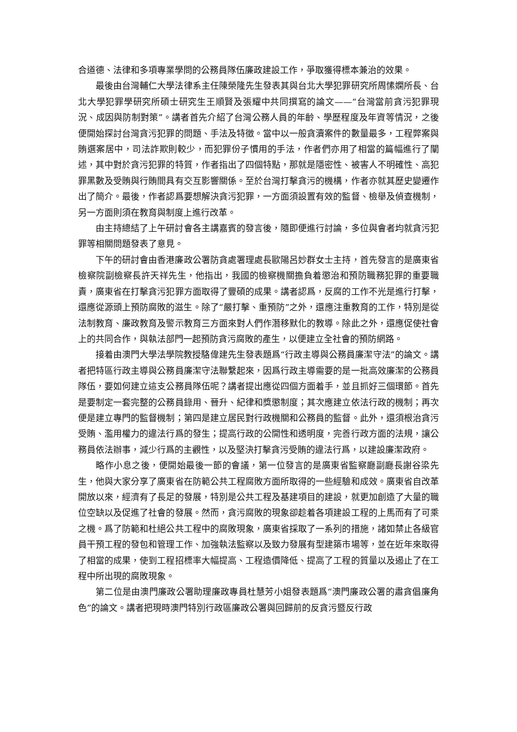合道德、法律和多項專業學問的公務員隊伍廉政建設工作，爭取獲得標本兼治的效果。
最後由台灣輔仁大學法律系主任陳榮隆先生發表其與台北大學犯罪研究所周愫嫻所長、台北大學犯罪學研究所碩士研究生王順賢及張耀中共同撰寫的論文——“台灣當前貪污犯罪現況、成因與防制對策”。講者首先介紹了台灣公務人員的年齡、學歷程度及年資等情況，之後便開始探討台灣貪污犯罪的問題、手法及特徵。當中以一般貪瀆案件的數量最多，工程弊案與賄選案居中，司法詐欺則較少，而犯罪份子慣用的手法，作者們亦用了相當的篇幅進行了闡述，其中對於貪污犯罪的特質，作者指出了四個特點，那就是隱密性、被害人不明確性、高犯罪黑數及受賄與行賄間具有交互影響關係。至於台灣打擊貪污的機構，作者亦就其歷史變遷作出了簡介。最後，作者認爲要想解決貪污犯罪，一方面須設置有效的監督、檢舉及偵查機制，另一方面則須在教育與制度上進行改革。
由主持總結了上午研討會各主講嘉賓的發言後，隨即便進行討論，多位與會者均就貪污犯罪等相關問題發表了意見。
下午的研討會由香港廉政公署防貪處署理處長歐陽呂妙群女士主持，首先發言的是廣東省檢察院副檢察長許天祥先生，他指出，我國的檢察機關擔負着懲治和預防職務犯罪的重要職責，廣東省在打擊貪污犯罪方面取得了豐碩的成果。講者認爲，反腐的工作不光是進行打擊，還應從源頭上預防腐敗的滋生。除了“嚴打擊、重預防”之外，還應注重教育的工作，特別是從法制教育、廉政教育及警示教育三方面來對人們作潛移默化的教導。除此之外，還應促使社會上的共同合作，與執法部門一起預防貪污腐敗的產生，以便建立全社會的預防網路。
接着由澳門大學法學院教授駱偉建先生發表題爲“行政主導與公務員廉潔守法”的論文。講者把特區行政主導與公務員廉潔守法聯繫起來，因爲行政主導需要的是一批高效廉潔的公務員隊伍，要如何建立這支公務員隊伍呢？講者提出應從四個方面着手，並且抓好三個環節。首先是要制定一套完整的公務員錄用、晉升、紀律和獎懲制度；其次應建立依法行政的機制；再次便是建立專門的監督機制；第四是建立居民對行政機關和公務員的監督。此外，還須根治貪污受賄、濫用權力的違法行爲的發生；提高行政的公開性和透明度，完善行政方面的法規，讓公務員依法辦事，減少行爲的主觀性，以及堅決打擊貪污受賄的違法行爲，以建設廉潔政府。
略作小息之後，便開始最後一節的會議，第一位發言的是廣東省監察廳副廳長謝谷梁先生，他與大家分享了廣東省在防範公共工程腐敗方面所取得的一些經驗和成效。廣東省自改革開放以來，經濟有了長足的發展，特別是公共工程及基建項目的建設，就更加創造了大量的職位空缺以及促進了社會的發展。然而，貪污腐敗的現象卻趁着各項建設工程的上馬而有了可乘之機。爲了防範和杜絕公共工程中的腐敗現象，廣東省採取了一系列的措施，諸如禁止各級官員干預工程的發包和管理工作、加強執法監察以及致力發展有型建築市場等，並在近年來取得了相當的成果，使到工程招標率大幅提高、工程造價降低、提高了工程的質量以及遏止了在工程中所出現的腐敗現象。
第二位是由澳門廉政公署助理廉政專員杜慧芳小姐發表題爲“澳門廉政公署的肅貪倡廉角色”的論文。講者把現時澳門特別行政區廉政公署與回歸前的反貪污暨反行政